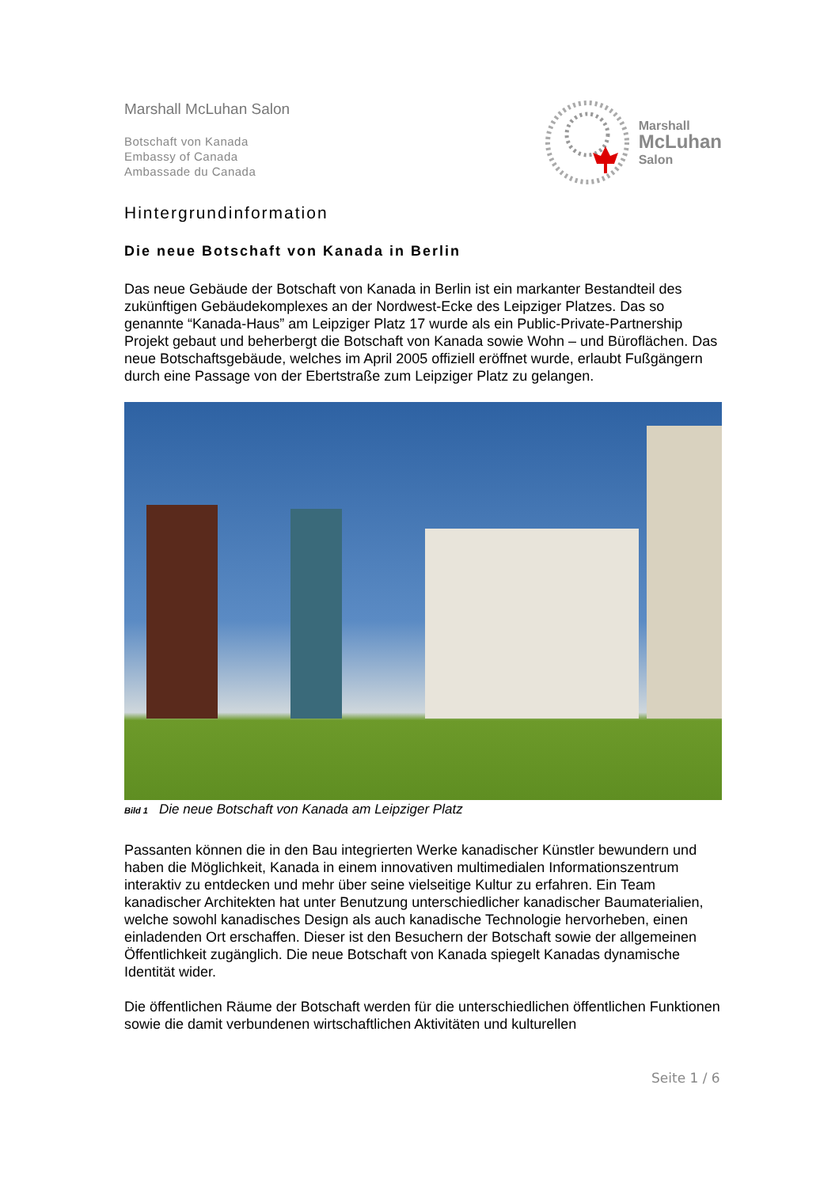Marshall McLuhan Salon
Botschaft von Kanada
Embassy of Canada
Ambassade du Canada
Marshall
McLuhan
Salon
Hintergrundinformation
Die neue Botschaft von Kanada in Berlin
Das neue Gebäude der Botschaft von Kanada in Berlin ist ein markanter Bestandteil des zukünftigen Gebäudekomplexes an der Nordwest-Ecke des Leipziger Platzes. Das so genannte “Kanada-Haus” am Leipziger Platz 17 wurde als ein Public-Private-Partnership Projekt gebaut und beherbergt die Botschaft von Kanada sowie Wohn – und Büroflächen. Das neue Botschaftsgebäude, welches im April 2005 offiziell eröffnet wurde, erlaubt Fußgängern durch eine Passage von der Ebertstraße zum Leipziger Platz zu gelangen.
Bild 1 Die neue Botschaft von Kanada am Leipziger Platz
Passanten können die in den Bau integrierten Werke kanadischer Künstler bewundern und haben die Möglichkeit, Kanada in einem innovativen multimedialen Informationszentrum interaktiv zu entdecken und mehr über seine vielseitige Kultur zu erfahren. Ein Team kanadischer Architekten hat unter Benutzung unterschiedlicher kanadischer Baumaterialien, welche sowohl kanadisches Design als auch kanadische Technologie hervorheben, einen einladenden Ort erschaffen. Dieser ist den Besuchern der Botschaft sowie der allgemeinen Öffentlichkeit zugänglich. Die neue Botschaft von Kanada spiegelt Kanadas dynamische Identität wider.
Die öffentlichen Räume der Botschaft werden für die unterschiedlichen öffentlichen Funktionen sowie die damit verbundenen wirtschaftlichen Aktivitäten und kulturellen
Seite 1 / 6